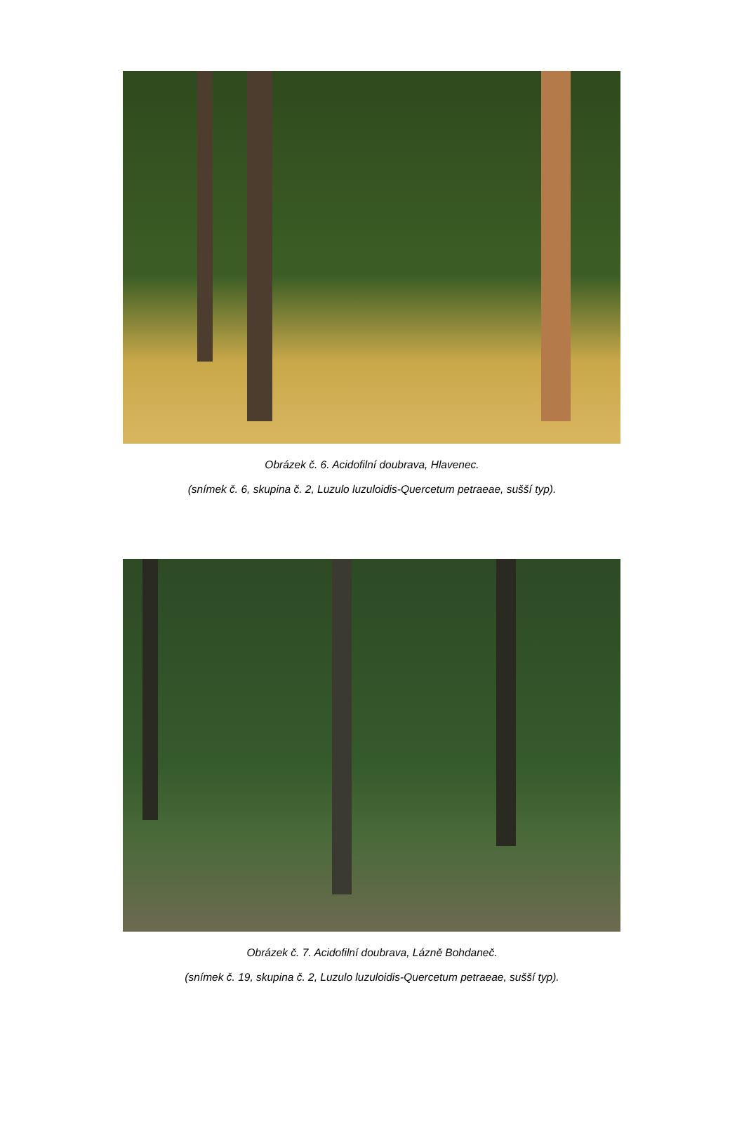Obrázek č. 6. Acidofilní doubrava, Hlavenec.
(snímek č. 6, skupina č. 2, Luzulo luzuloidis-Quercetum petraeae, sušší typ).
Obrázek č. 7. Acidofilní doubrava, Lázně Bohdaneč.
(snímek č. 19, skupina č. 2, Luzulo luzuloidis-Quercetum petraeae, sušší typ).